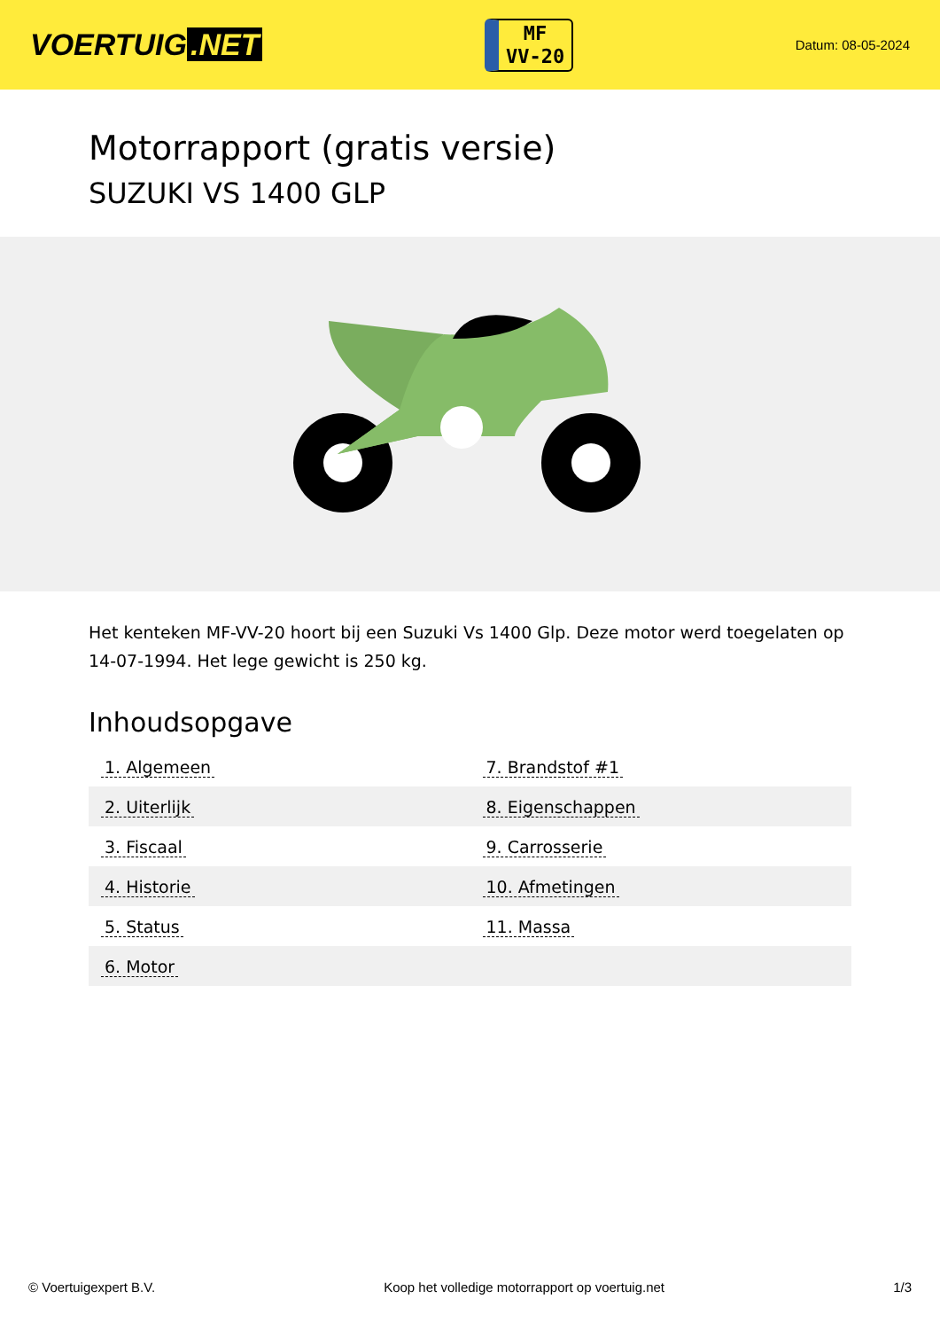VOERTUIG.NET
MF
VV-20
Datum: 08-05-2024
Motorrapport (gratis versie)
SUZUKI VS 1400 GLP
Het kenteken MF-VV-20 hoort bij een Suzuki Vs 1400 Glp. Deze motor werd toegelaten op 14-07-1994. Het lege gewicht is 250 kg.
Inhoudsopgave
| 1. Algemeen | 7. Brandstof #1 |
| 2. Uiterlijk | 8. Eigenschappen |
| 3. Fiscaal | 9. Carrosserie |
| 4. Historie | 10. Afmetingen |
| 5. Status | 11. Massa |
| 6. Motor | |
© Voertuigexpert B.V. Koop het volledige motorrapport op voertuig.net 1/3